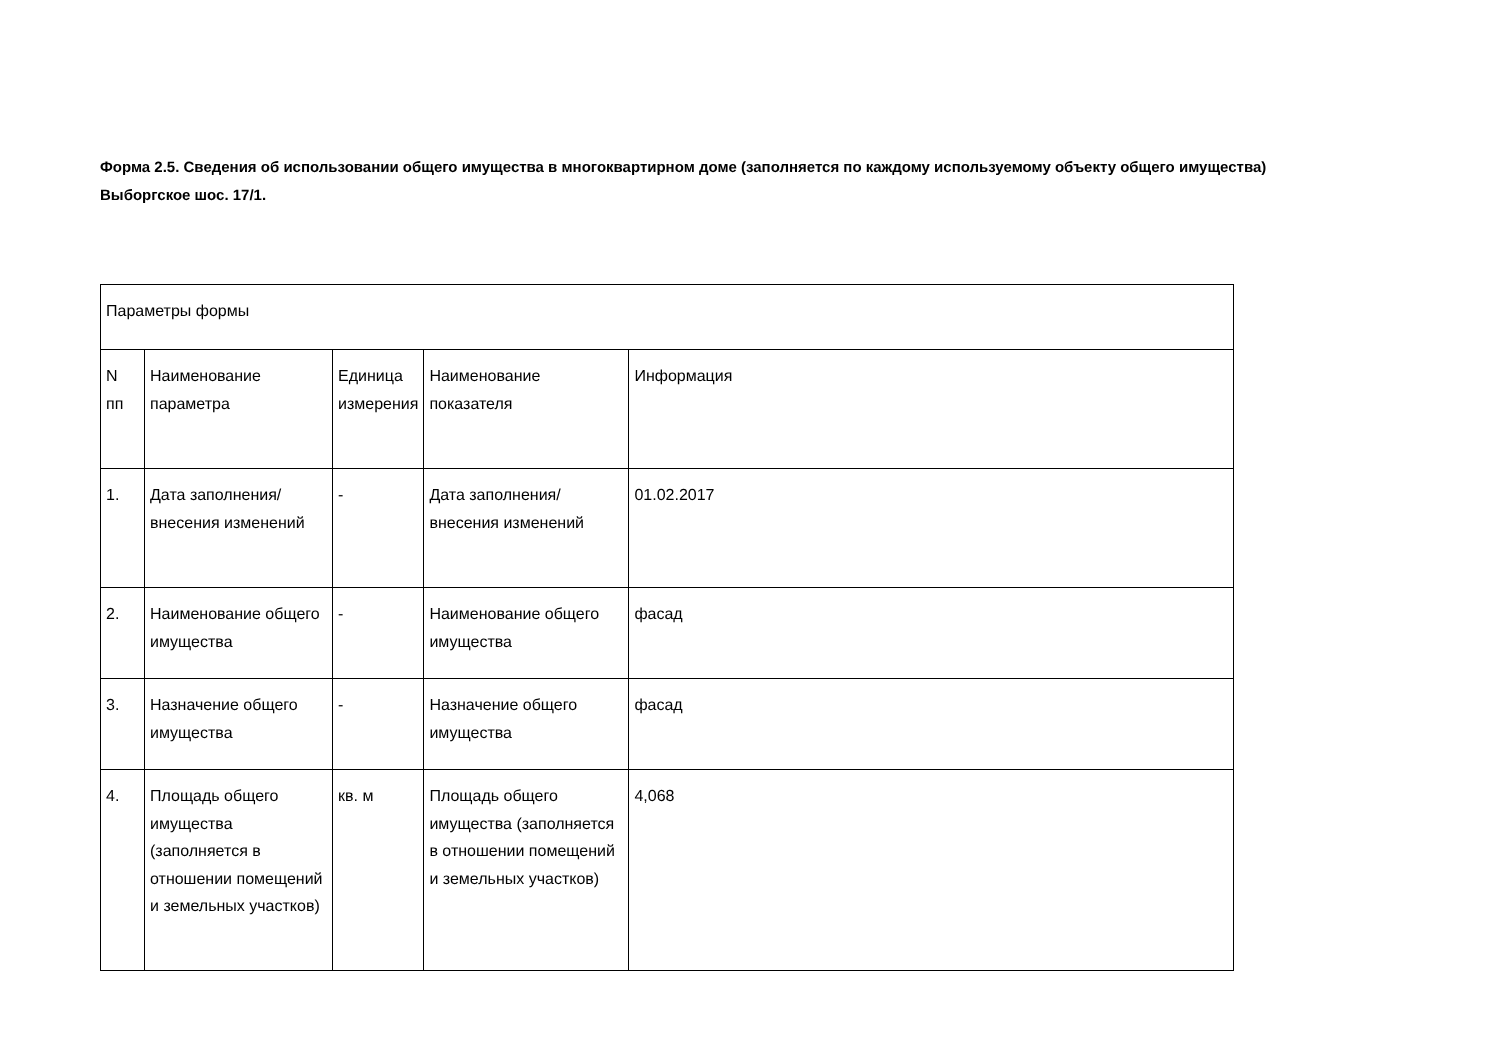Форма 2.5. Сведения об использовании общего имущества в многоквартирном доме (заполняется по каждому используемому объекту общего имущества) Выборгское шос. 17/1.
| Параметры формы | | | | |
| N пп | Наименование параметра | Единица измерения | Наименование показателя | Информация |
| 1. | Дата заполнения/внесения изменений | - | Дата заполнения/внесения изменений | 01.02.2017 |
| 2. | Наименование общего имущества | - | Наименование общего имущества | фасад |
| 3. | Назначение общего имущества | - | Назначение общего имущества | фасад |
| 4. | Площадь общего имущества (заполняется в отношении помещений и земельных участков) | кв. м | Площадь общего имущества (заполняется в отношении помещений и земельных участков) | 4,068 |